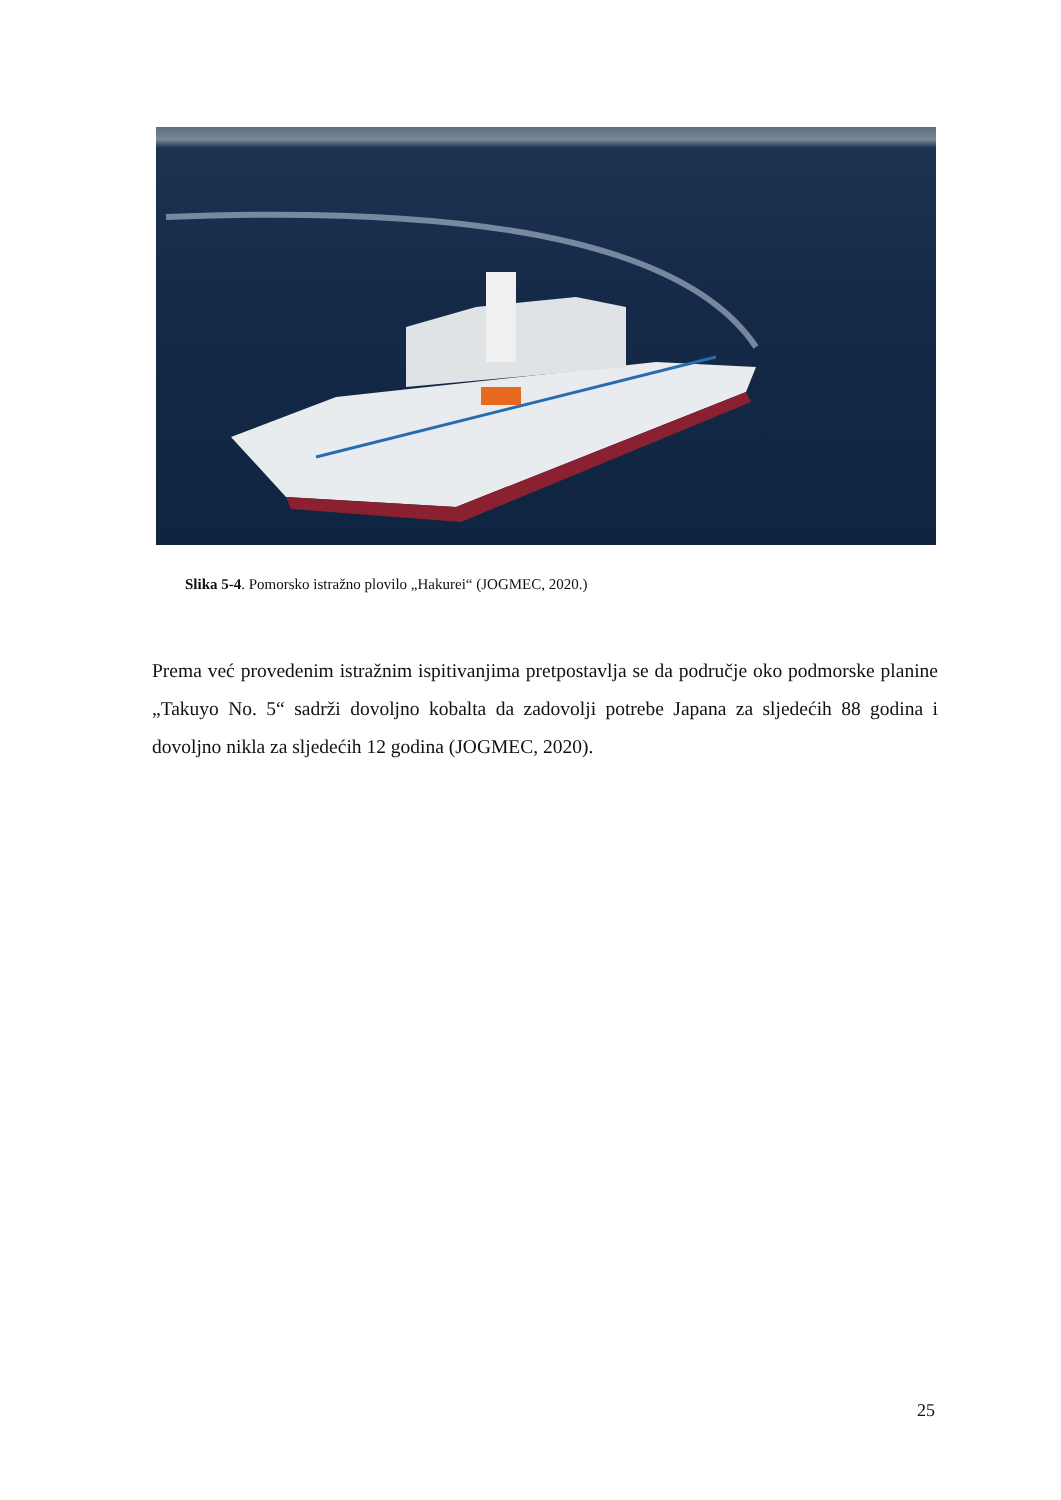Slika 5-4. Pomorsko istražno plovilo „Hakurei“ (JOGMEC, 2020.)
Prema već provedenim istražnim ispitivanjima pretpostavlja se da područje oko podmorske planine „Takuyo No. 5“ sadrži dovoljno kobalta da zadovolji potrebe Japana za sljedećih 88 godina i dovoljno nikla za sljedećih 12 godina (JOGMEC, 2020).
25